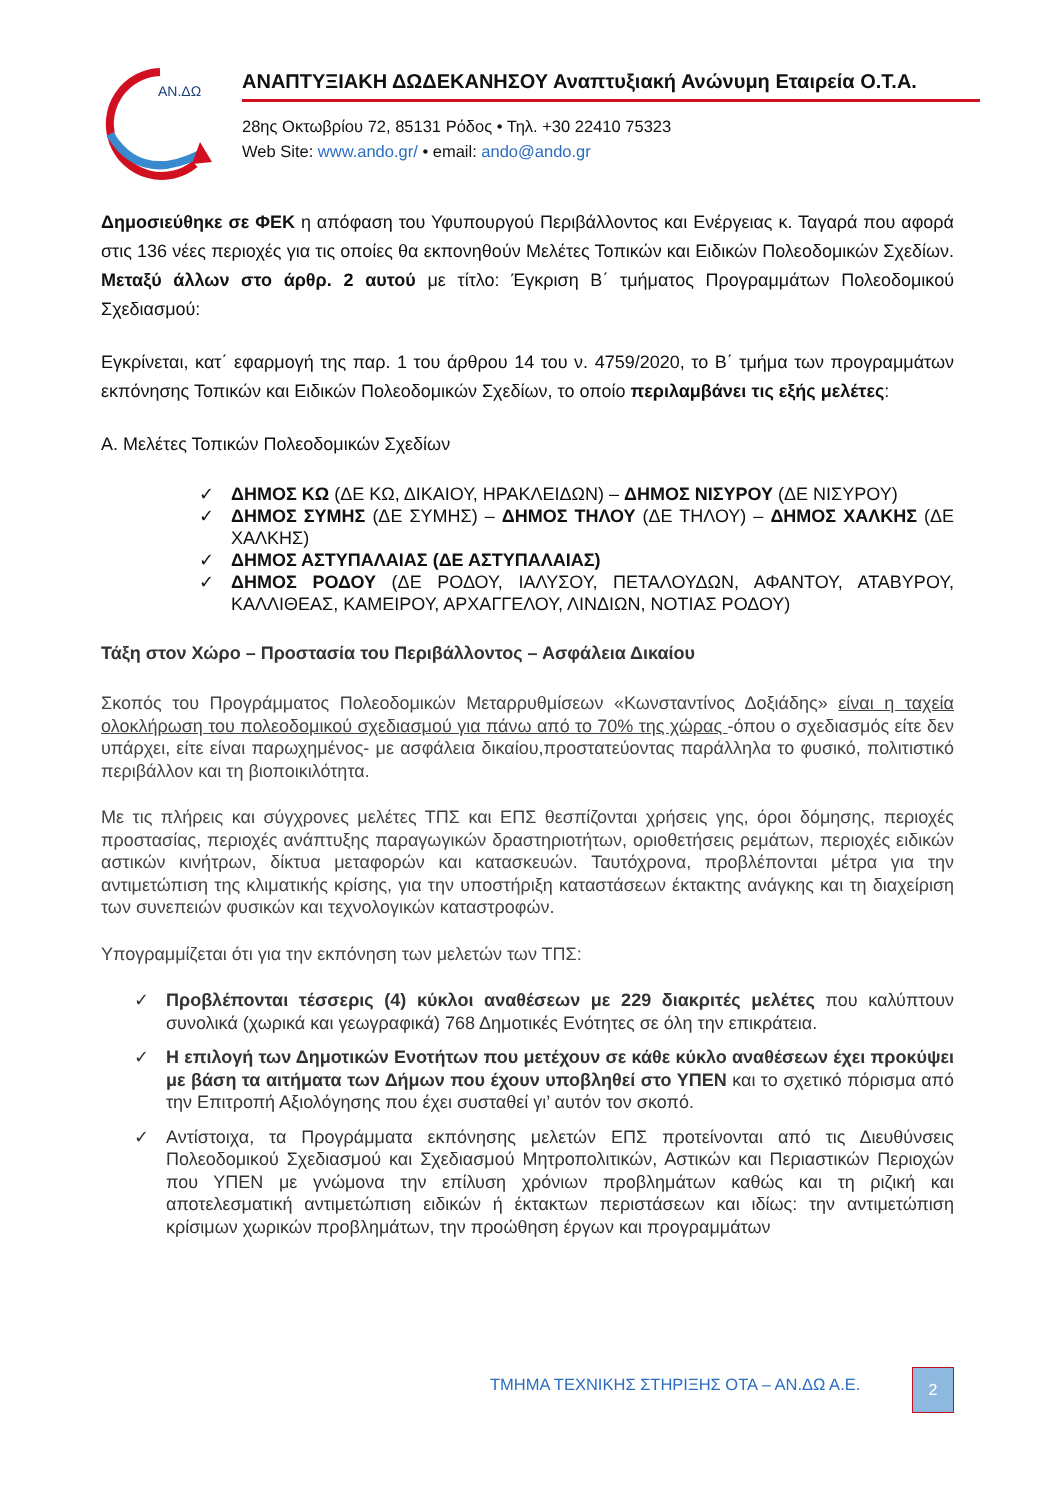AN.ΔΩ
ΑΝΑΠΤΥΞΙΑΚΗ ΔΩΔΕΚΑΝΗΣΟΥ Αναπτυξιακή Ανώνυμη Εταιρεία Ο.Τ.Α.
28ης Οκτωβρίου 72, 85131 Ρόδος • Τηλ. +30 22410 75323
Web Site: www.ando.gr/ • email: ando@ando.gr
Δημοσιεύθηκε σε ΦΕΚ η απόφαση του Υφυπουργού Περιβάλλοντος και Ενέργειας κ. Ταγαρά που αφορά στις 136 νέες περιοχές για τις οποίες θα εκπονηθούν Μελέτες Τοπικών και Ειδικών Πολεοδομικών Σχεδίων. Μεταξύ άλλων στο άρθρ. 2 αυτού με τίτλο: Έγκριση Β΄ τμήματος Προγραμμάτων Πολεοδομικού Σχεδιασμού:
Εγκρίνεται, κατ΄ εφαρμογή της παρ. 1 του άρθρου 14 του ν. 4759/2020, το Β΄ τμήμα των προγραμμάτων εκπόνησης Τοπικών και Ειδικών Πολεοδομικών Σχεδίων, το οποίο περιλαμβάνει τις εξής μελέτες:
Α. Μελέτες Τοπικών Πολεοδομικών Σχεδίων
✓ ΔΗΜΟΣ ΚΩ (ΔΕ ΚΩ, ΔΙΚΑΙΟΥ, ΗΡΑΚΛΕΙΔΩΝ) – ΔΗΜΟΣ ΝΙΣΥΡΟΥ (ΔΕ ΝΙΣΥΡΟΥ)
✓ ΔΗΜΟΣ ΣΥΜΗΣ (ΔΕ ΣΥΜΗΣ) – ΔΗΜΟΣ ΤΗΛΟΥ (ΔΕ ΤΗΛΟΥ) – ΔΗΜΟΣ ΧΑΛΚΗΣ (ΔΕ ΧΑΛΚΗΣ)
✓ ΔΗΜΟΣ ΑΣΤΥΠΑΛΑΙΑΣ (ΔΕ ΑΣΤΥΠΑΛΑΙΑΣ)
✓ ΔΗΜΟΣ ΡΟΔΟΥ (ΔΕ ΡΟΔΟΥ, ΙΑΛΥΣΟΥ, ΠΕΤΑΛΟΥΔΩΝ, ΑΦΑΝΤΟΥ, ΑΤΑΒΥΡΟΥ, ΚΑΛΛΙΘΕΑΣ, ΚΑΜΕΙΡΟΥ, ΑΡΧΑΓΓΕΛΟΥ, ΛΙΝΔΙΩΝ, ΝΟΤΙΑΣ ΡΟΔΟΥ)
Τάξη στον Χώρο – Προστασία του Περιβάλλοντος – Ασφάλεια Δικαίου
Σκοπός του Προγράμματος Πολεοδομικών Μεταρρυθμίσεων «Κωνσταντίνος Δοξιάδης» είναι η ταχεία ολοκλήρωση του πολεοδομικού σχεδιασμού για πάνω από το 70% της χώρας -όπου ο σχεδιασμός είτε δεν υπάρχει, είτε είναι παρωχημένος- με ασφάλεια δικαίου,προστατεύοντας παράλληλα το φυσικό, πολιτιστικό περιβάλλον και τη βιοποικιλότητα.
Με τις πλήρεις και σύγχρονες μελέτες ΤΠΣ και ΕΠΣ θεσπίζονται χρήσεις γης, όροι δόμησης, περιοχές προστασίας, περιοχές ανάπτυξης παραγωγικών δραστηριοτήτων, οριοθετήσεις ρεμάτων, περιοχές ειδικών αστικών κινήτρων, δίκτυα μεταφορών και κατασκευών. Ταυτόχρονα, προβλέπονται μέτρα για την αντιμετώπιση της κλιματικής κρίσης, για την υποστήριξη καταστάσεων έκτακτης ανάγκης και τη διαχείριση των συνεπειών φυσικών και τεχνολογικών καταστροφών.
Υπογραμμίζεται ότι για την εκπόνηση των μελετών των ΤΠΣ:
✓ Προβλέπονται τέσσερις (4) κύκλοι αναθέσεων με 229 διακριτές μελέτες που καλύπτουν συνολικά (χωρικά και γεωγραφικά) 768 Δημοτικές Ενότητες σε όλη την επικράτεια.
✓ Η επιλογή των Δημοτικών Ενοτήτων που μετέχουν σε κάθε κύκλο αναθέσεων έχει προκύψει με βάση τα αιτήματα των Δήμων που έχουν υποβληθεί στο ΥΠΕΝ και το σχετικό πόρισμα από την Επιτροπή Αξιολόγησης που έχει συσταθεί γι’ αυτόν τον σκοπό.
✓ Αντίστοιχα, τα Προγράμματα εκπόνησης μελετών ΕΠΣ προτείνονται από τις Διευθύνσεις Πολεοδομικού Σχεδιασμού και Σχεδιασμού Μητροπολιτικών, Αστικών και Περιαστικών Περιοχών που ΥΠΕΝ με γνώμονα την επίλυση χρόνιων προβλημάτων καθώς και τη ριζική και αποτελεσματική αντιμετώπιση ειδικών ή έκτακτων περιστάσεων και ιδίως: την αντιμετώπιση κρίσιμων χωρικών προβλημάτων, την προώθηση έργων και προγραμμάτων
ΤΜΗΜΑ ΤΕΧΝΙΚΗΣ ΣΤΗΡΙΞΗΣ ΟΤΑ – ΑΝ.ΔΩ Α.Ε.
2